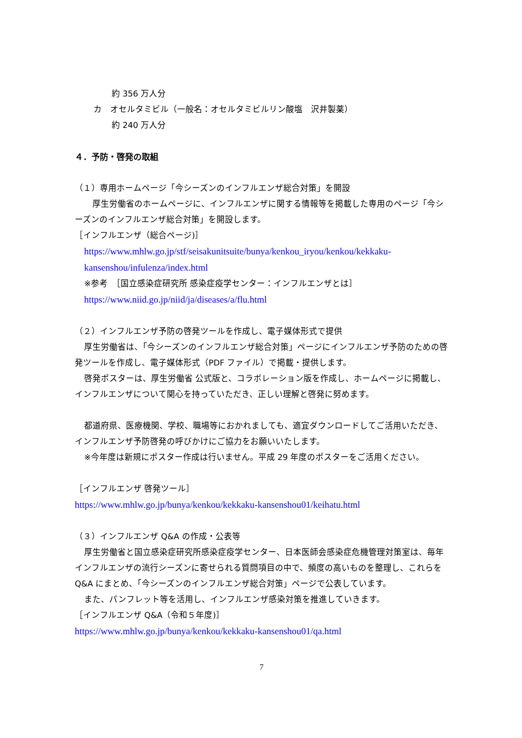約 356 万人分
カ　オセルタミビル（一般名：オセルタミビルリン酸塩　沢井製薬）
約 240 万人分
４．予防・啓発の取組
（１）専用ホームページ「今シーズンのインフルエンザ総合対策」を開設
　厚生労働省のホームページに、インフルエンザに関する情報等を掲載した専用のページ「今シーズンのインフルエンザ総合対策」を開設します。
［インフルエンザ（総合ページ)］
https://www.mhlw.go.jp/stf/seisakunitsuite/bunya/kenkou_iryou/kenkou/kekkaku-kansenshou/infulenza/index.html
※参考　［国立感染症研究所 感染症疫学センター：インフルエンザとは］
https://www.niid.go.jp/niid/ja/diseases/a/flu.html
（２）インフルエンザ予防の啓発ツールを作成し、電子媒体形式で提供
厚生労働省は、「今シーズンのインフルエンザ総合対策」ページにインフルエンザ予防のための啓発ツールを作成し、電子媒体形式（PDF ファイル）で掲載・提供します。
啓発ポスターは、厚生労働省 公式版と、コラボレーション版を作成し、ホームページに掲載し、インフルエンザについて関心を持っていただき、正しい理解と啓発に努めます。
都道府県、医療機関、学校、職場等におかれましても、適宜ダウンロードしてご活用いただき、インフルエンザ予防啓発の呼びかけにご協力をお願いいたします。
※今年度は新規にポスター作成は行いません。平成 29 年度のポスターをご活用ください。
［インフルエンザ 啓発ツール］
https://www.mhlw.go.jp/bunya/kenkou/kekkaku-kansenshou01/keihatu.html
（３）インフルエンザ Q&A の作成・公表等
厚生労働省と国立感染症研究所感染症疫学センター、日本医師会感染症危機管理対策室は、毎年インフルエンザの流行シーズンに寄せられる質問項目の中で、頻度の高いものを整理し、これらを Q&A にまとめ、「今シーズンのインフルエンザ総合対策」ページで公表しています。
また、パンフレット等を活用し、インフルエンザ感染対策を推進していきます。
［インフルエンザ Q&A（令和５年度)］
https://www.mhlw.go.jp/bunya/kenkou/kekkaku-kansenshou01/qa.html
7